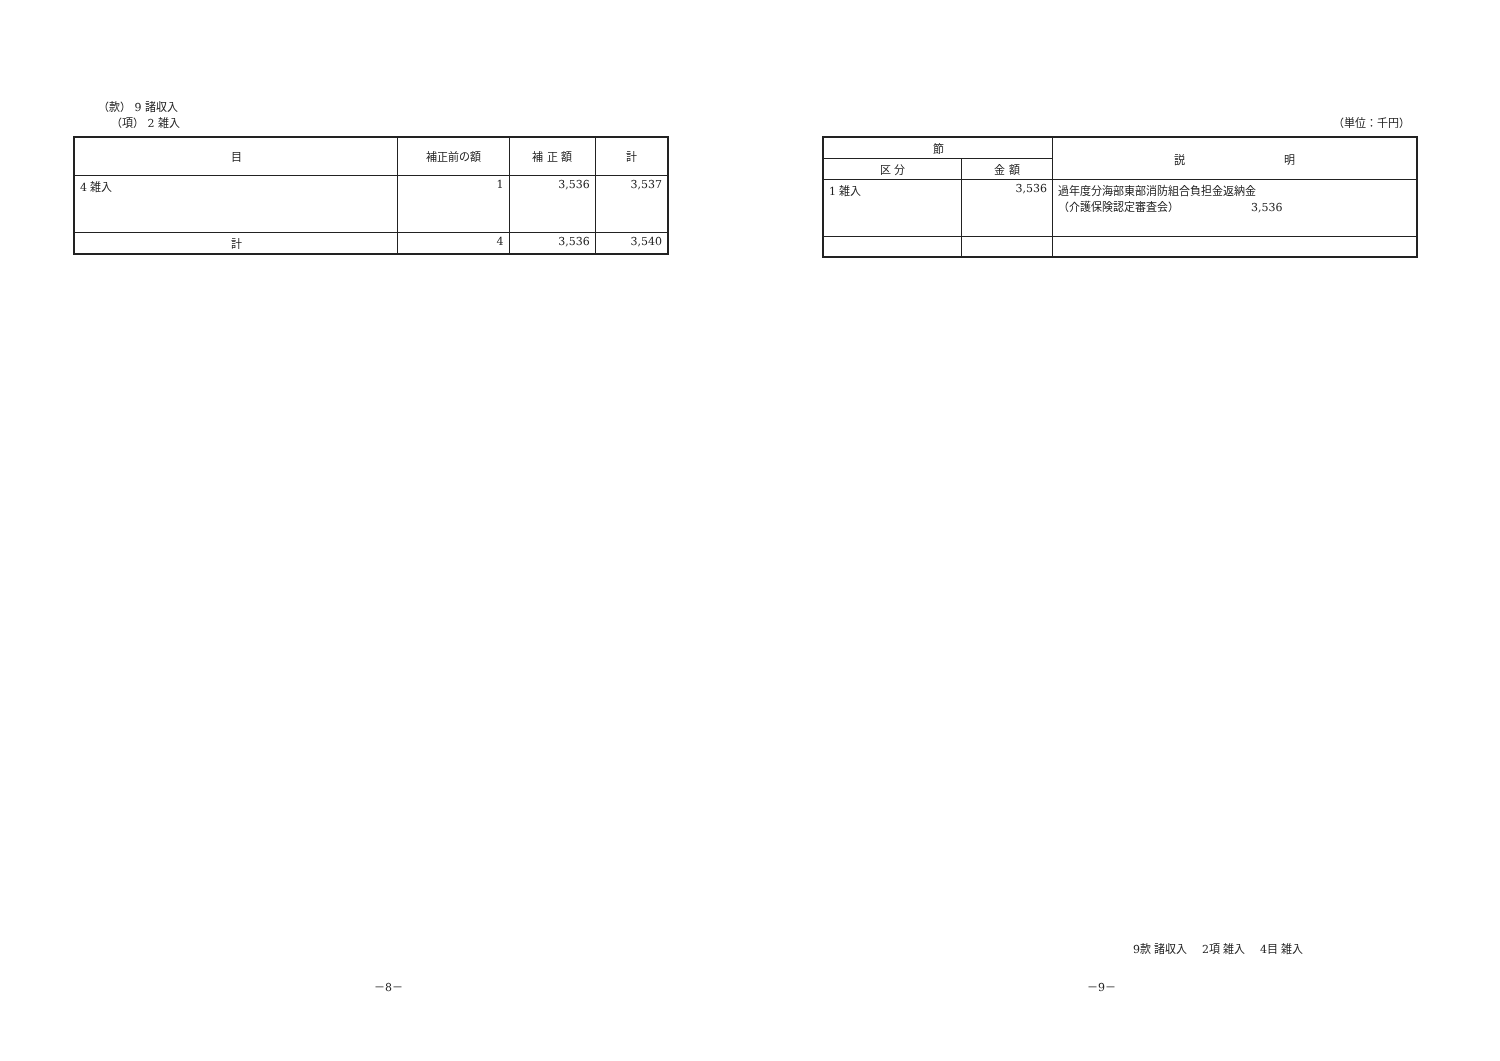（款） 9 諸収入
（項） 2 雑入
| 目 | 補正前の額 | 補 正 額 | 計 |
| --- | --- | --- | --- |
| 4 雑入 | 1 | 3,536 | 3,537 |
| 計 | 4 | 3,536 | 3,540 |
（単位：千円）
| 節 | | 説 明 |
| --- | --- | --- |
| 区 分 | 金 額 | |
| 1 雑入 | 3,536 | 過年度分海部東部消防組合負担金返納金 （介護保険認定審査会） 3,536 |
9款 諸収入　 2項 雑入　 4目 雑入
－8－ －9－